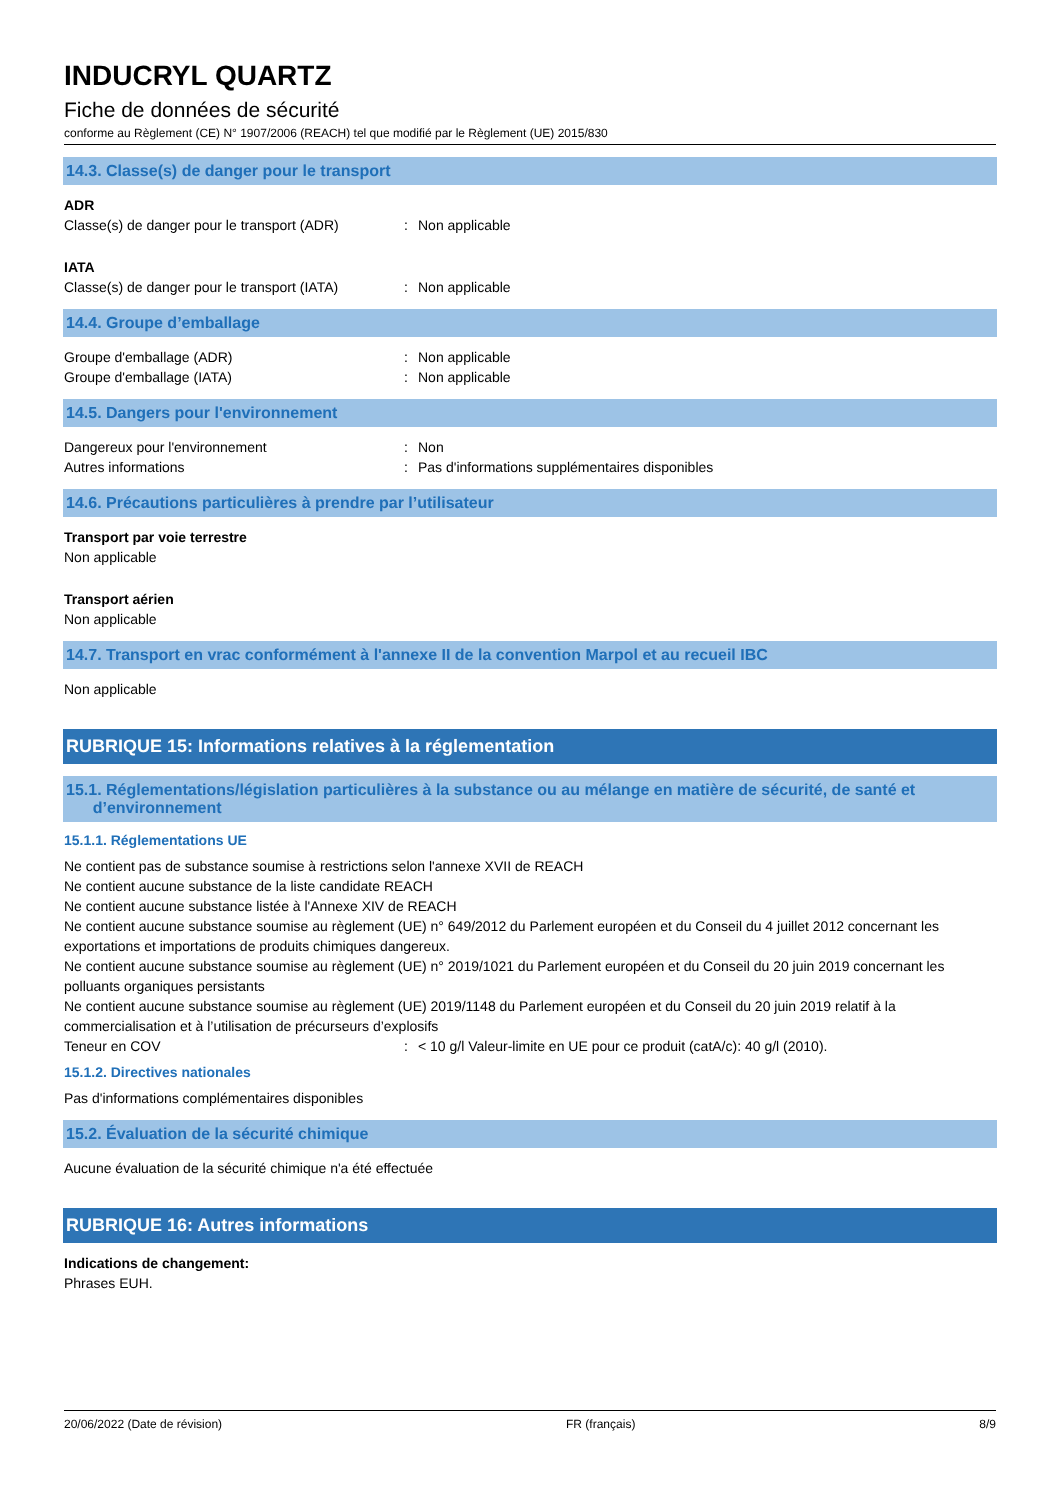INDUCRYL QUARTZ
Fiche de données de sécurité
conforme au Règlement (CE) N° 1907/2006 (REACH) tel que modifié par le Règlement (UE) 2015/830
14.3. Classe(s) de danger pour le transport
ADR
Classe(s) de danger pour le transport (ADR): Non applicable
IATA
Classe(s) de danger pour le transport (IATA): Non applicable
14.4. Groupe d’emballage
Groupe d'emballage (ADR): Non applicable
Groupe d'emballage (IATA): Non applicable
14.5. Dangers pour l'environnement
Dangereux pour l'environnement: Non
Autres informations: Pas d'informations supplémentaires disponibles
14.6. Précautions particulières à prendre par l’utilisateur
Transport par voie terrestre
Non applicable
Transport aérien
Non applicable
14.7. Transport en vrac conformément à l'annexe II de la convention Marpol et au recueil IBC
Non applicable
RUBRIQUE 15: Informations relatives à la réglementation
15.1. Réglementations/législation particulières à la substance ou au mélange en matière de sécurité, de santé et
d’environnement
15.1.1. Réglementations UE
Ne contient pas de substance soumise à restrictions selon l'annexe XVII de REACH
Ne contient aucune substance de la liste candidate REACH
Ne contient aucune substance listée à l'Annexe XIV de REACH
Ne contient aucune substance soumise au règlement (UE) n° 649/2012 du Parlement européen et du Conseil du 4 juillet 2012 concernant les exportations et importations de produits chimiques dangereux.
Ne contient aucune substance soumise au règlement (UE) n° 2019/1021 du Parlement européen et du Conseil du 20 juin 2019 concernant les polluants organiques persistants
Ne contient aucune substance soumise au règlement (UE) 2019/1148 du Parlement européen et du Conseil du 20 juin 2019 relatif à la commercialisation et à l’utilisation de précurseurs d’explosifs
Teneur en COV: < 10 g/l Valeur-limite en UE pour ce produit (catA/c): 40 g/l (2010).
15.1.2. Directives nationales
Pas d'informations complémentaires disponibles
15.2. Évaluation de la sécurité chimique
Aucune évaluation de la sécurité chimique n'a été effectuée
RUBRIQUE 16: Autres informations
Indications de changement:
Phrases EUH.
20/06/2022 (Date de révision) FR (français) 8/9